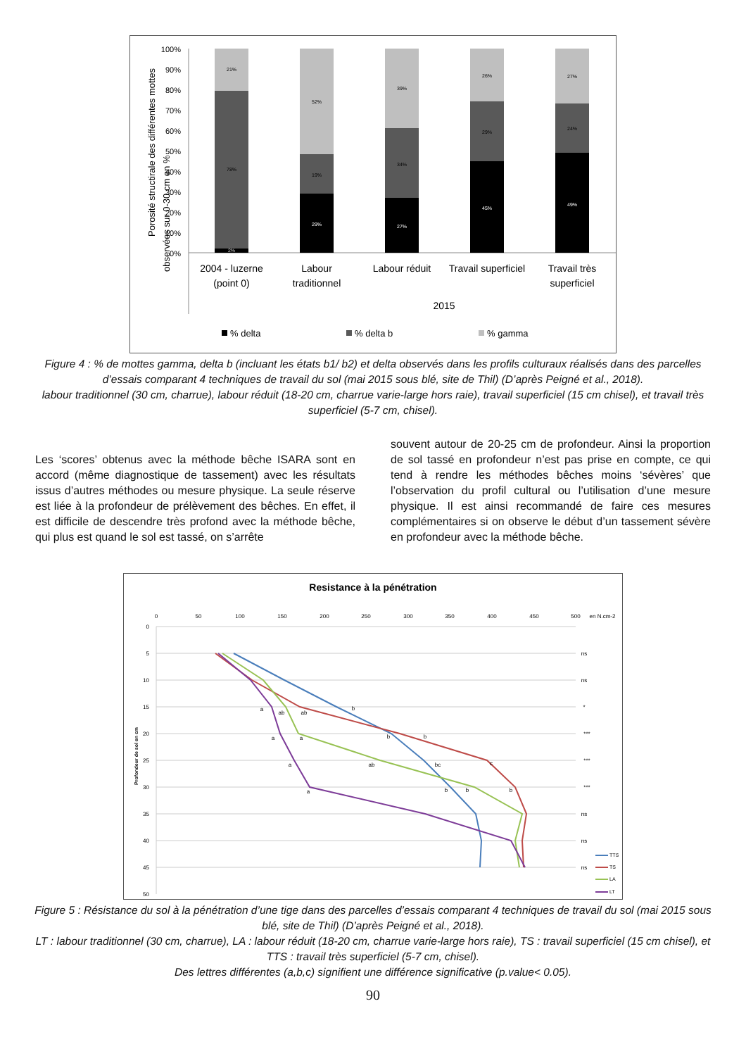Porosité structirale des différentes mottes
observées sur 0-30 cm en %
100%
90%
80%
70%
60%
50%
40%
30%
20%
10%
0%
21%
78%
2%
52%
19%
29%
39%
34%
27%
26%
29%
45%
27%
24%
49%
2004 - luzerne
(point 0)
Labour
traditionnel
Labour réduit
Travail superficiel
Travail très
superficiel
2015
% delta
% delta b
% gamma
Figure 4 : % de mottes gamma, delta b (incluant les états b1/ b2) et delta observés dans les profils culturaux réalisés dans des parcelles d’essais comparant 4 techniques de travail du sol (mai 2015 sous blé, site de Thil) (D’après Peigné et al., 2018).
labour traditionnel (30 cm, charrue), labour réduit (18-20 cm, charrue varie-large hors raie), travail superficiel (15 cm chisel), et travail très superficiel (5-7 cm, chisel).
Les ‘scores’ obtenus avec la méthode bêche ISARA sont en accord (même diagnostique de tassement) avec les résultats issus d’autres méthodes ou mesure physique. La seule réserve est liée à la profondeur de prélèvement des bêches. En effet, il est difficile de descendre très profond avec la méthode bêche, qui plus est quand le sol est tassé, on s’arrête
souvent autour de 20-25 cm de profondeur. Ainsi la proportion de sol tassé en profondeur n’est pas prise en compte, ce qui tend à rendre les méthodes bêches moins ‘sévères’ que l’observation du profil cultural ou l’utilisation d’une mesure physique. Il est ainsi recommandé de faire ces mesures complémentaires si on observe le début d’un tassement sévère en profondeur avec la méthode bêche.
Resistance à la pénétration
0
50
100
150
200
250
300
350
400
450
500
en N.cm-2
0
5
10
15
20
25
30
35
40
45
50
Profondeur de sol en cm
ns
ns
*
***
***
***
ns
ns
ns
a
ab
ab
b
a
a
b
b
a
ab
bc
c
a
b
b
b
TTS
TS
LA
LT
Figure 5 : Résistance du sol à la pénétration d’une tige dans des parcelles d’essais comparant 4 techniques de travail du sol (mai 2015 sous blé, site de Thil) (D’après Peigné et al., 2018).
LT : labour traditionnel (30 cm, charrue), LA : labour réduit (18-20 cm, charrue varie-large hors raie), TS : travail superficiel (15 cm chisel), et TTS : travail très superficiel (5-7 cm, chisel).
Des lettres différentes (a,b,c) signifient une différence significative (p.value< 0.05).
90